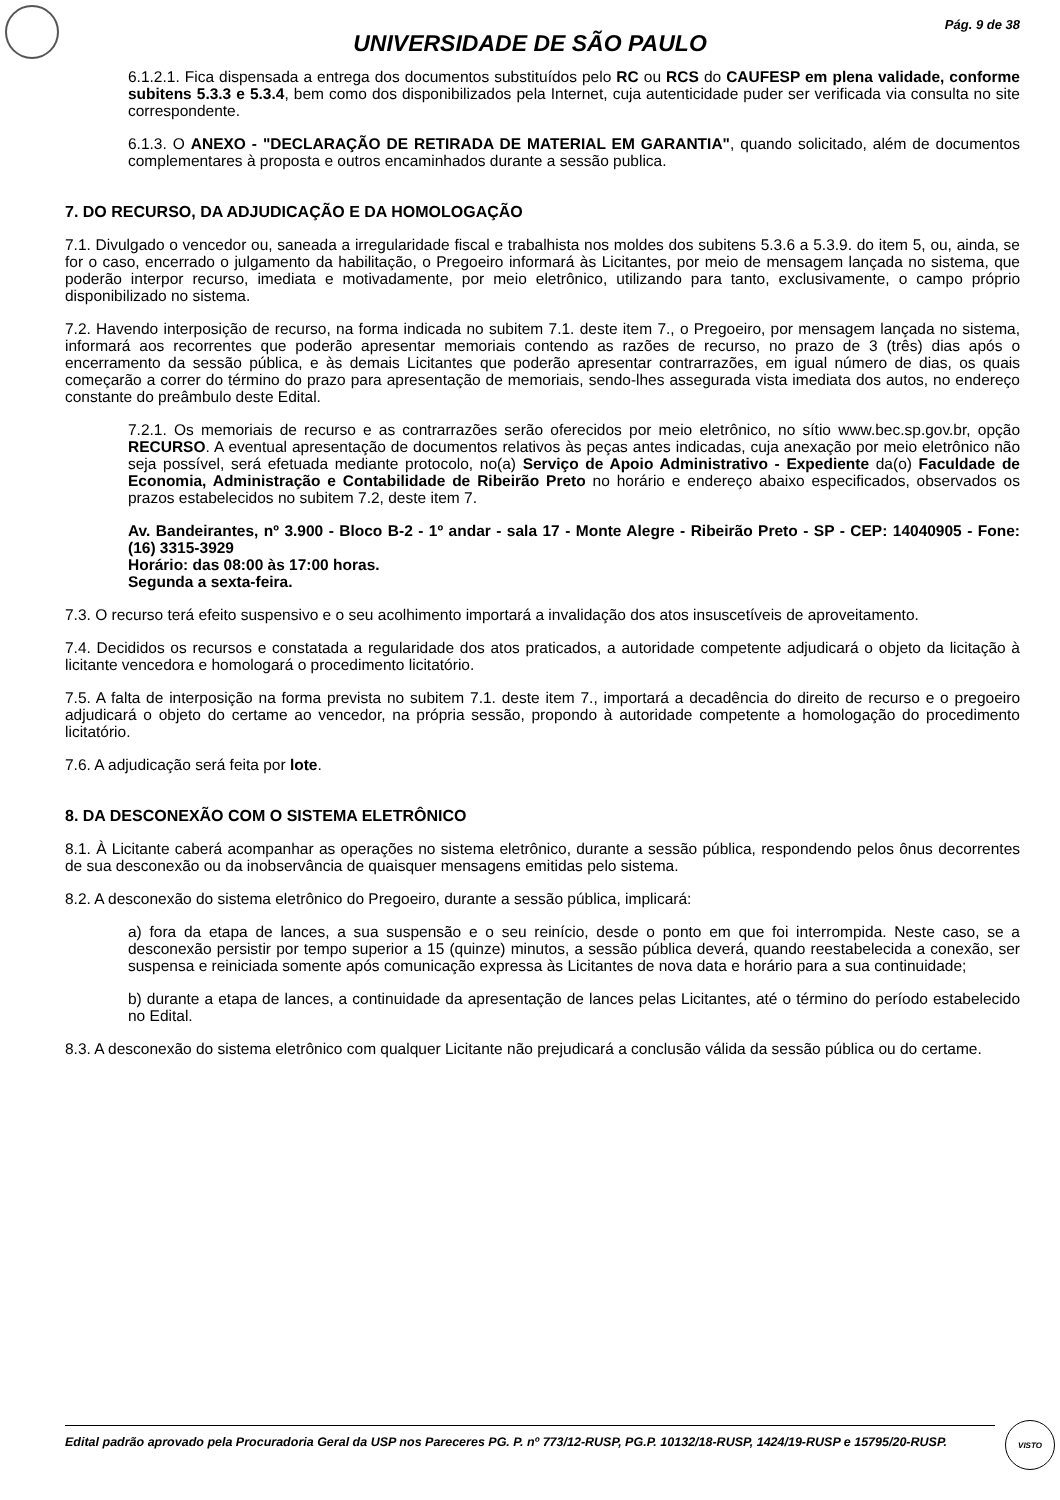Pág. 9 de 38
UNIVERSIDADE DE SÃO PAULO
6.1.2.1. Fica dispensada a entrega dos documentos substituídos pelo RC ou RCS do CAUFESP em plena validade, conforme subitens 5.3.3 e 5.3.4, bem como dos disponibilizados pela Internet, cuja autenticidade puder ser verificada via consulta no site correspondente.
6.1.3. O ANEXO - "DECLARAÇÃO DE RETIRADA DE MATERIAL EM GARANTIA", quando solicitado, além de documentos complementares à proposta e outros encaminhados durante a sessão publica.
7. DO RECURSO, DA ADJUDICAÇÃO E DA HOMOLOGAÇÃO
7.1. Divulgado o vencedor ou, saneada a irregularidade fiscal e trabalhista nos moldes dos subitens 5.3.6 a 5.3.9. do item 5, ou, ainda, se for o caso, encerrado o julgamento da habilitação, o Pregoeiro informará às Licitantes, por meio de mensagem lançada no sistema, que poderão interpor recurso, imediata e motivadamente, por meio eletrônico, utilizando para tanto, exclusivamente, o campo próprio disponibilizado no sistema.
7.2. Havendo interposição de recurso, na forma indicada no subitem 7.1. deste item 7., o Pregoeiro, por mensagem lançada no sistema, informará aos recorrentes que poderão apresentar memoriais contendo as razões de recurso, no prazo de 3 (três) dias após o encerramento da sessão pública, e às demais Licitantes que poderão apresentar contrarrazões, em igual número de dias, os quais começarão a correr do término do prazo para apresentação de memoriais, sendo-lhes assegurada vista imediata dos autos, no endereço constante do preâmbulo deste Edital.
7.2.1. Os memoriais de recurso e as contrarrazões serão oferecidos por meio eletrônico, no sítio www.bec.sp.gov.br, opção RECURSO. A eventual apresentação de documentos relativos às peças antes indicadas, cuja anexação por meio eletrônico não seja possível, será efetuada mediante protocolo, no(a) Serviço de Apoio Administrativo - Expediente da(o) Faculdade de Economia, Administração e Contabilidade de Ribeirão Preto no horário e endereço abaixo especificados, observados os prazos estabelecidos no subitem 7.2, deste item 7.
Av. Bandeirantes, nº 3.900 - Bloco B-2 - 1º andar - sala 17 - Monte Alegre - Ribeirão Preto - SP - CEP: 14040905 - Fone: (16) 3315-3929
Horário: das 08:00 às 17:00 horas.
Segunda a sexta-feira.
7.3. O recurso terá efeito suspensivo e o seu acolhimento importará a invalidação dos atos insuscetíveis de aproveitamento.
7.4. Decididos os recursos e constatada a regularidade dos atos praticados, a autoridade competente adjudicará o objeto da licitação à licitante vencedora e homologará o procedimento licitatório.
7.5. A falta de interposição na forma prevista no subitem 7.1. deste item 7., importará a decadência do direito de recurso e o pregoeiro adjudicará o objeto do certame ao vencedor, na própria sessão, propondo à autoridade competente a homologação do procedimento licitatório.
7.6. A adjudicação será feita por lote.
8. DA DESCONEXÃO COM O SISTEMA ELETRÔNICO
8.1. À Licitante caberá acompanhar as operações no sistema eletrônico, durante a sessão pública, respondendo pelos ônus decorrentes de sua desconexão ou da inobservância de quaisquer mensagens emitidas pelo sistema.
8.2. A desconexão do sistema eletrônico do Pregoeiro, durante a sessão pública, implicará:
a) fora da etapa de lances, a sua suspensão e o seu reinício, desde o ponto em que foi interrompida. Neste caso, se a desconexão persistir por tempo superior a 15 (quinze) minutos, a sessão pública deverá, quando reestabelecida a conexão, ser suspensa e reiniciada somente após comunicação expressa às Licitantes de nova data e horário para a sua continuidade;
b) durante a etapa de lances, a continuidade da apresentação de lances pelas Licitantes, até o término do período estabelecido no Edital.
8.3. A desconexão do sistema eletrônico com qualquer Licitante não prejudicará a conclusão válida da sessão pública ou do certame.
Edital padrão aprovado pela Procuradoria Geral da USP nos Pareceres PG. P. nº 773/12-RUSP, PG.P. 10132/18-RUSP, 1424/19-RUSP e 15795/20-RUSP.
VISTO